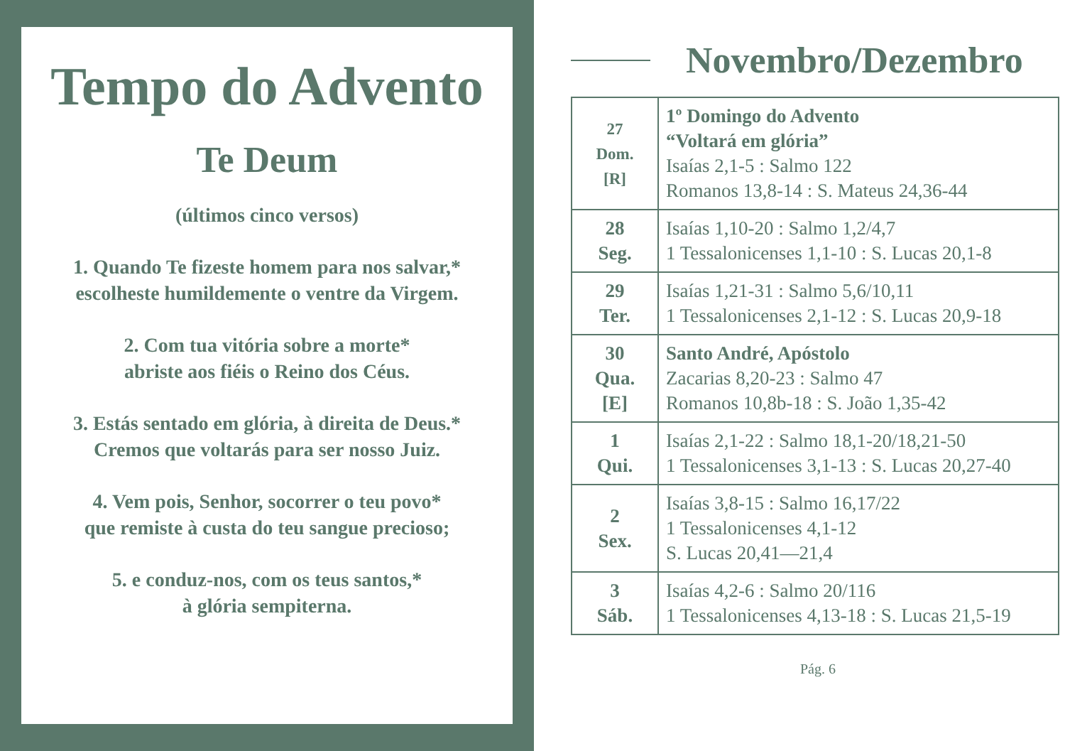Tempo do Advento
Te Deum
(últimos cinco versos)
1. Quando Te fizeste homem para nos salvar,*
escolheste humildemente o ventre da Virgem.
2. Com tua vitória sobre a morte*
abriste aos fiéis o Reino dos Céus.
3. Estás sentado em glória, à direita de Deus.*
Cremos que voltarás para ser nosso Juiz.
4. Vem pois, Senhor, socorrer o teu povo*
que remiste à custa do teu sangue precioso;
5. e conduz-nos, com os teus santos,*
à glória sempiterna.
Novembro/Dezembro
| 27 Dom. [R] | 1º Domingo do Advento “Voltará em glória” Isaías 2,1-5 : Salmo 122 Romanos 13,8-14 : S. Mateus 24,36-44 |
| 28 Seg. | Isaías 1,10-20 : Salmo 1,2/4,7 1 Tessalonicenses 1,1-10 : S. Lucas 20,1-8 |
| 29 Ter. | Isaías 1,21-31 : Salmo 5,6/10,11 1 Tessalonicenses 2,1-12 : S. Lucas 20,9-18 |
| 30 Qua. [E] | Santo André, Apóstolo Zacarias 8,20-23 : Salmo 47 Romanos 10,8b-18 : S. João 1,35-42 |
| 1 Qui. | Isaías 2,1-22 : Salmo 18,1-20/18,21-50 1 Tessalonicenses 3,1-13 : S. Lucas 20,27-40 |
| 2 Sex. | Isaías 3,8-15 : Salmo 16,17/22 1 Tessalonicenses 4,1-12 S. Lucas 20,41—21,4 |
| 3 Sáb. | Isaías 4,2-6 : Salmo 20/116 1 Tessalonicenses 4,13-18 : S. Lucas 21,5-19 |
Pág. 6